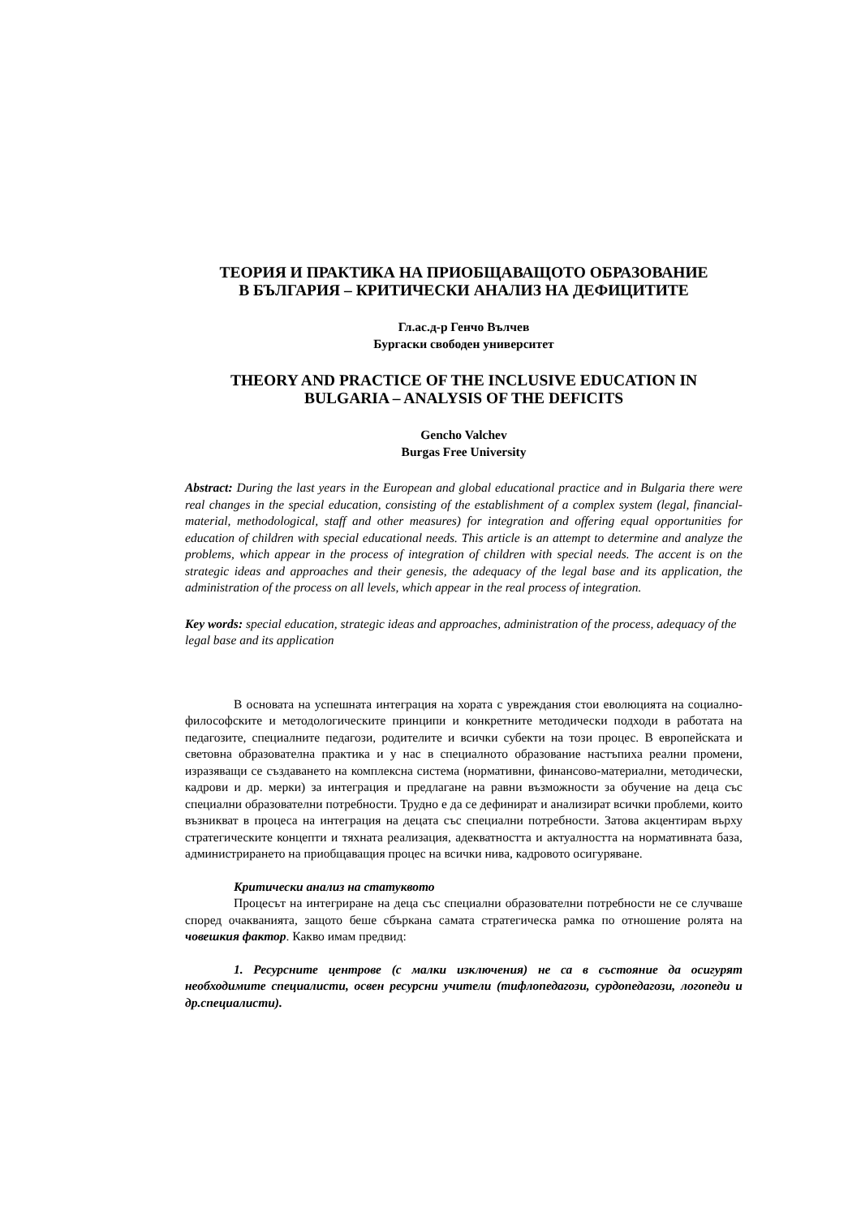ТЕОРИЯ И ПРАКТИКА НА ПРИОБЩАВАЩОТО ОБРАЗОВАНИЕ
В БЪЛГАРИЯ – КРИТИЧЕСКИ АНАЛИЗ НА ДЕФИЦИТИТЕ
Гл.ас.д-р Генчо Вълчев
Бургаски свободен университет
THEORY AND PRACTICE OF THE INCLUSIVE EDUCATION IN
BULGARIA – ANALYSIS OF THE DEFICITS
Gencho Valchev
Burgas Free University
Abstract: During the last years in the European and global educational practice and in Bulgaria there were real changes in the special education, consisting of the establishment of a complex system (legal, financial-material, methodological, staff and other measures) for integration and offering equal opportunities for education of children with special educational needs. This article is an attempt to determine and analyze the problems, which appear in the process of integration of children with special needs. The accent is on the strategic ideas and approaches and their genesis, the adequacy of the legal base and its application, the administration of the process on all levels, which appear in the real process of integration.
Key words: special education, strategic ideas and approaches, administration of the process, adequacy of the legal base and its application
В основата на успешната интеграция на хората с увреждания стои еволюцията на социално-философските и методологическите принципи и конкретните методически подходи в работата на педагозите, специалните педагози, родителите и всички субекти на този процес. В европейската и световна образователна практика и у нас в специалното образование настъпиха реални промени, изразяващи се създаването на комплексна система (нормативни, финансово-материални, методически, кадрови и др. мерки) за интеграция и предлагане на равни възможности за обучение на деца със специални образователни потребности. Трудно е да се дефинират и анализират всички проблеми, които възникват в процеса на интеграция на децата със специални потребности. Затова акцентирам върху стратегическите концепти и тяхната реализация, адекватността и актуалността на нормативната база, администрирането на приобщаващия процес на всички нива, кадровото осигуряване.
Критически анализ на статуквото
Процесът на интегриране на деца със специални образователни потребности не се случваше според очакванията, защото беше сбъркана самата стратегическа рамка по отношение ролята на човешкия фактор. Какво имам предвид:
1. Ресурсните центрове (с малки изключения) не са в състояние да осигурят необходимите специалисти, освен ресурсни учители (тифлопедагози, сурдопедагози, логопеди и др.специалисти).